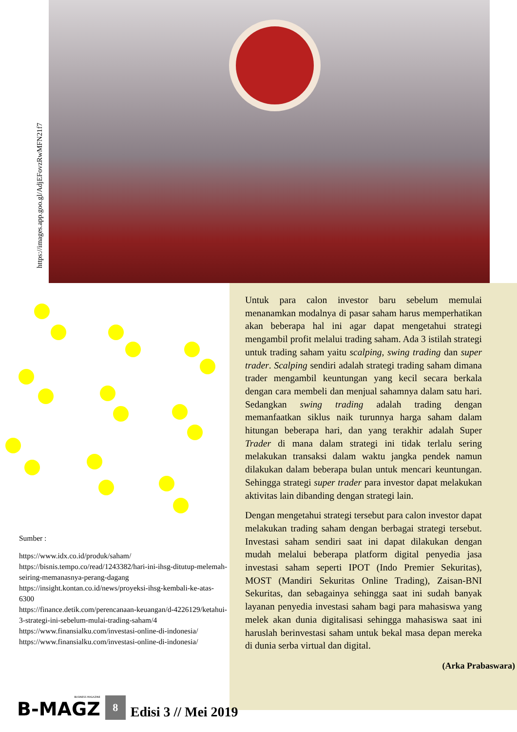https://images.app.goo.gl/AdjEFovzRwMFN21f7
Untuk para calon investor baru sebelum memulai menanamkan modalnya di pasar saham harus memperhatikan akan beberapa hal ini agar dapat mengetahui strategi mengambil profit melalui trading saham. Ada 3 istilah strategi untuk trading saham yaitu scalping, swing trading dan super trader. Scalping sendiri adalah strategi trading saham dimana trader mengambil keuntungan yang kecil secara berkala dengan cara membeli dan menjual sahamnya dalam satu hari. Sedangkan swing trading adalah trading dengan memanfaatkan siklus naik turunnya harga saham dalam hitungan beberapa hari, dan yang terakhir adalah Super Trader di mana dalam strategi ini tidak terlalu sering melakukan transaksi dalam waktu jangka pendek namun dilakukan dalam beberapa bulan untuk mencari keuntungan. Sehingga strategi super trader para investor dapat melakukan aktivitas lain dibanding dengan strategi lain.
Dengan mengetahui strategi tersebut para calon investor dapat melakukan trading saham dengan berbagai strategi tersebut. Investasi saham sendiri saat ini dapat dilakukan dengan mudah melalui beberapa platform digital penyedia jasa investasi saham seperti IPOT (Indo Premier Sekuritas), MOST (Mandiri Sekuritas Online Trading), Zaisan-BNI Sekuritas, dan sebagainya sehingga saat ini sudah banyak layanan penyedia investasi saham bagi para mahasiswa yang melek akan dunia digitalisasi sehingga mahasiswa saat ini haruslah berinvestasi saham untuk bekal masa depan mereka di dunia serba virtual dan digital.
(Arka Prabaswara)
Sumber :
https://www.idx.co.id/produk/saham/
https://bisnis.tempo.co/read/1243382/hari-ini-ihsg-ditutup-melemah-seiring-memanasnya-perang-dagang
https://insight.kontan.co.id/news/proyeksi-ihsg-kembali-ke-atas-6300
https://finance.detik.com/perencanaan-keuangan/d-4226129/ketahui-3-strategi-ini-sebelum-mulai-trading-saham/4
https://www.finansialku.com/investasi-online-di-indonesia/
https://www.finansialku.com/investasi-online-di-indonesia/
BUSINESS MAGAZINE
B-MAGZ
8
Edisi 3 // Mei 2019